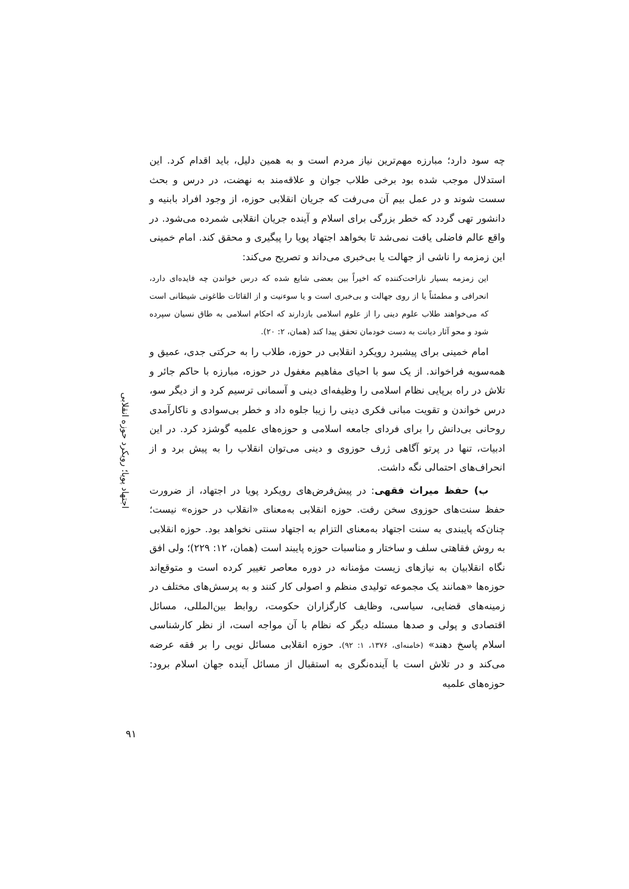اجتهاد پویا؛ رویکرد حوزه انقلابی
چه سود دارد؛ مبارزه مهم‌ترین نیاز مردم است و به همین دلیل، باید اقدام کرد. این استدلال موجب شده بود برخی طلاب جوان و علاقه‌مند به نهضت، در درس و بحث سست شوند و در عمل بیم آن می‌رفت که جریان انقلابی حوزه، از وجود افراد بابنیه و دانشور تهی گردد که خطر بزرگی برای اسلام و آینده جریان انقلابی شمرده می‌شود. در واقع عالم فاضلی یافت نمی‌شد تا بخواهد اجتهاد پویا را پیگیری و محقق کند. امام خمینی این زمزمه را ناشی از جهالت یا بی‌خبری می‌داند و تصریح می‌کند:
این زمزمه بسیار ناراحت‌کننده که اخیراً بین بعضی شایع شده که درس خواندن چه فایده‌ای دارد، انحرافی و مطمئناً یا از روی جهالت و بی‌خبری است و یا سوءنیت و از القائات طاغوتی شیطانی است که می‌خواهند طلاب علوم دینی را از علوم اسلامی بازدارند که احکام اسلامی به طاق نسیان سپرده شود و محو آثار دیانت به دست خودمان تحقق پیدا کند (همان، ۲: ۲۰).
امام خمینی برای پیشبرد رویکرد انقلابی در حوزه، طلاب را به حرکتی جدی، عمیق و همه‌سویه فراخواند. از یک سو با احیای مفاهیم مغفول در حوزه، مبارزه با حاکم جائر و تلاش در راه برپایی نظام اسلامی را وظیفه‌ای دینی و آسمانی ترسیم کرد و از دیگر سو، درس خواندن و تقویت مبانی فکری دینی را زیبا جلوه داد و خطر بی‌سوادی و ناکارآمدی روحانی بی‌دانش را برای فردای جامعه اسلامی و حوزه‌های علمیه گوشزد کرد. در این ادبیات، تنها در پرتو آگاهی ژرف حوزوی و دینی می‌توان انقلاب را به پیش برد و از انحراف‌های احتمالی نگه داشت.
ب) حفظ میراث فقهی: در پیش‌فرض‌های رویکرد پویا در اجتهاد، از ضرورت حفظ سنت‌های حوزوی سخن رفت. حوزه انقلابی به‌معنای «انقلاب در حوزه» نیست؛ چنان‌که پایبندی به سنت اجتهاد به‌معنای التزام به اجتهاد سنتی نخواهد بود. حوزه انقلابی به روش فقاهتی سلف و ساختار و مناسبات حوزه پایبند است (همان، ۱۲: ۲۲۹)؛ ولی افق نگاه انقلابیان به نیازهای زیست مؤمنانه در دوره معاصر تغییر کرده است و متوقع‌اند حوزه‌ها «همانند یک مجموعه تولیدی منظم و اصولی کار کنند و به پرسش‌های مختلف در زمینه‌های قضایی، سیاسی، وظایف کارگزاران حکومت، روابط بین‌المللی، مسائل اقتصادی و پولی و صدها مسئله دیگر که نظام با آن مواجه است، از نظر کارشناسی اسلام پاسخ دهند» (خامنه‌ای، ۱۳۷۶، ۱: ۹۲). حوزه انقلابی مسائل نویی را بر فقه عرضه می‌کند و در تلاش است با آینده‌نگری به استقبال از مسائل آینده جهان اسلام برود: حوزه‌های علمیه
۹۱